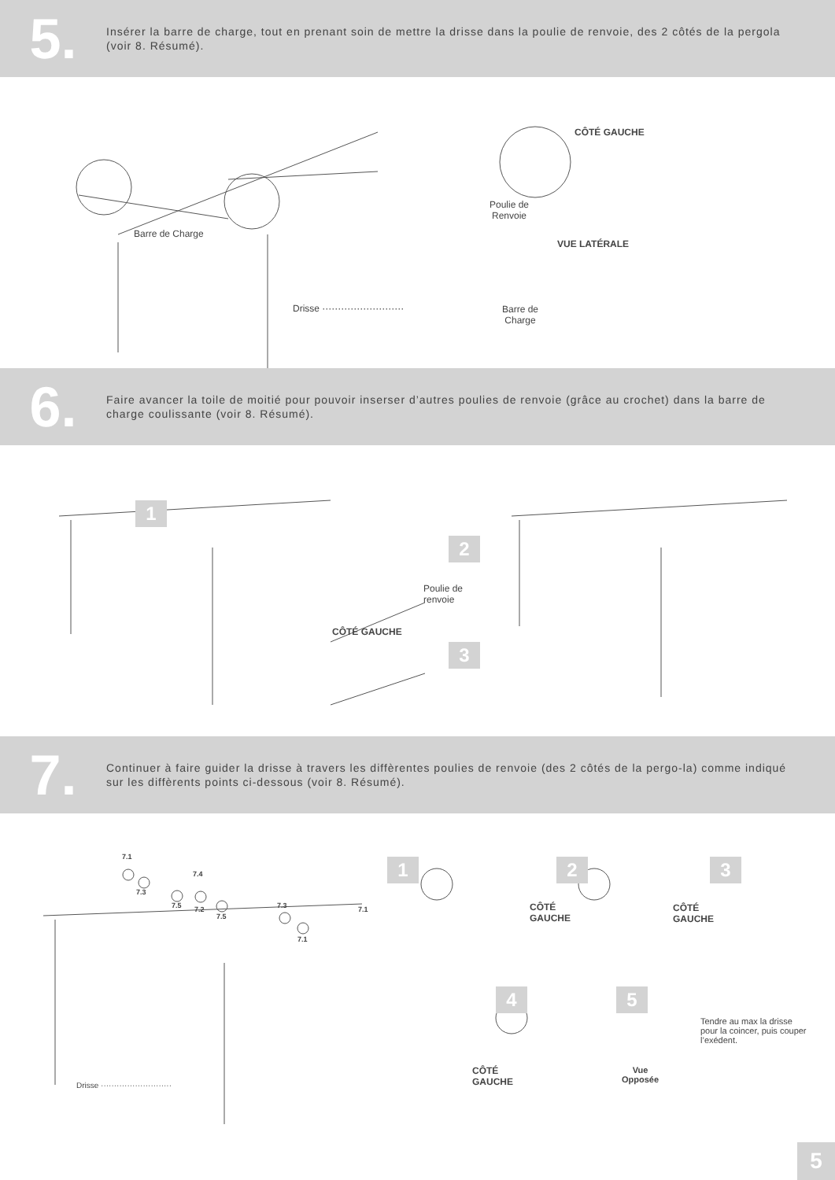5.
Insérer la barre de charge, tout en prenant soin de mettre la drisse dans la poulie de renvoie, des 2 côtés de la pergola (voir 8. Résumé).
CÔTÉ GAUCHE
Poulie de
Renvoie
Barre de Charge
VUE LATÉRALE
Drisse ·························· Barre de
Charge
6.
Faire avancer la toile de moitié pour pouvoir inserser d’autres poulies de renvoie (grâce au crochet) dans la barre de charge coulissante (voir 8. Résumé).
1
2
3
Poulie de
renvoie
CÔTÉ GAUCHE
7.
Continuer à faire guider la drisse à travers les diffèrentes poulies de renvoie (des 2 côtés de la pergo-la) comme indiqué sur les diffèrents points ci-dessous (voir 8. Résumé).
7.1
7.3
7.4
7.5 7.2
7.5
7.3 7.1
7.1
1 2 3
CÔTÉ
GAUCHE
CÔTÉ
GAUCHE
4 5
Tendre au max la drisse
pour la coincer, puis couper
l’exédent.
CÔTÉ
GAUCHE
Vue
Opposée Drisse ···························
5